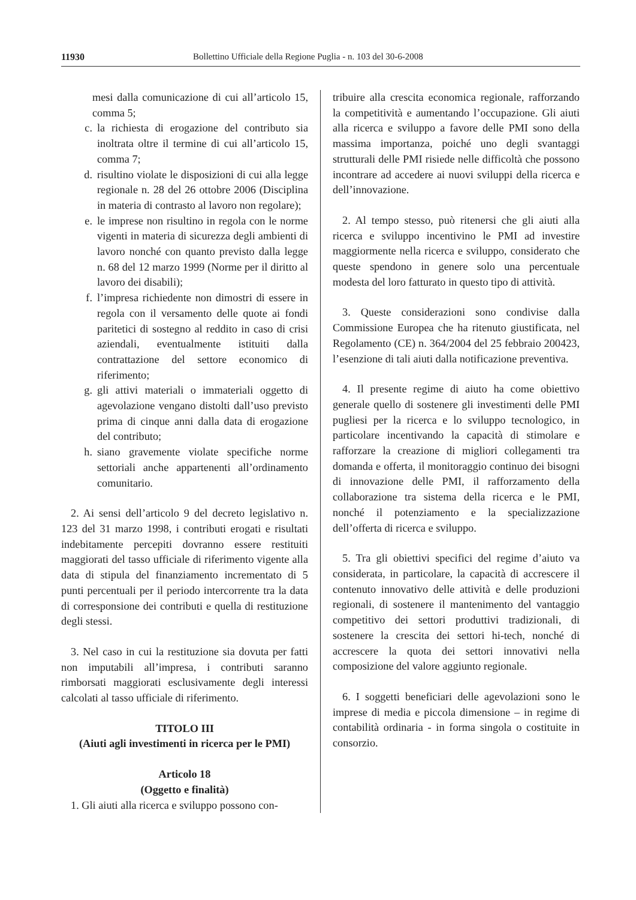11930 Bollettino Ufficiale della Regione Puglia - n. 103 del 30-6-2008
mesi dalla comunicazione di cui all’articolo 15, comma 5;
c. la richiesta di erogazione del contributo sia inoltrata oltre il termine di cui all’articolo 15, comma 7;
d. risultino violate le disposizioni di cui alla legge regionale n. 28 del 26 ottobre 2006 (Disciplina in materia di contrasto al lavoro non regolare);
e. le imprese non risultino in regola con le norme vigenti in materia di sicurezza degli ambienti di lavoro nonché con quanto previsto dalla legge n. 68 del 12 marzo 1999 (Norme per il diritto al lavoro dei disabili);
f. l’impresa richiedente non dimostri di essere in regola con il versamento delle quote ai fondi paritetici di sostegno al reddito in caso di crisi aziendali, eventualmente istituiti dalla contrattazione del settore economico di riferimento;
g. gli attivi materiali o immateriali oggetto di agevolazione vengano distolti dall’uso previsto prima di cinque anni dalla data di erogazione del contributo;
h. siano gravemente violate specifiche norme settoriali anche appartenenti all’ordinamento comunitario.
2. Ai sensi dell’articolo 9 del decreto legislativo n. 123 del 31 marzo 1998, i contributi erogati e risultati indebitamente percepiti dovranno essere restituiti maggiorati del tasso ufficiale di riferimento vigente alla data di stipula del finanziamento incrementato di 5 punti percentuali per il periodo intercorrente tra la data di corresponsione dei contributi e quella di restituzione degli stessi.
3. Nel caso in cui la restituzione sia dovuta per fatti non imputabili all’impresa, i contributi saranno rimborsati maggiorati esclusivamente degli interessi calcolati al tasso ufficiale di riferimento.
TITOLO III
(Aiuti agli investimenti in ricerca per le PMI)
Articolo 18
(Oggetto e finalità)
1. Gli aiuti alla ricerca e sviluppo possono con-
tribuire alla crescita economica regionale, rafforzando la competitività e aumentando l’occupazione. Gli aiuti alla ricerca e sviluppo a favore delle PMI sono della massima importanza, poiché uno degli svantaggi strutturali delle PMI risiede nelle difficoltà che possono incontrare ad accedere ai nuovi sviluppi della ricerca e dell’innovazione.
2. Al tempo stesso, può ritenersi che gli aiuti alla ricerca e sviluppo incentivino le PMI ad investire maggiormente nella ricerca e sviluppo, considerato che queste spendono in genere solo una percentuale modesta del loro fatturato in questo tipo di attività.
3. Queste considerazioni sono condivise dalla Commissione Europea che ha ritenuto giustificata, nel Regolamento (CE) n. 364/2004 del 25 febbraio 200423, l’esenzione di tali aiuti dalla notificazione preventiva.
4. Il presente regime di aiuto ha come obiettivo generale quello di sostenere gli investimenti delle PMI pugliesi per la ricerca e lo sviluppo tecnologico, in particolare incentivando la capacità di stimolare e rafforzare la creazione di migliori collegamenti tra domanda e offerta, il monitoraggio continuo dei bisogni di innovazione delle PMI, il rafforzamento della collaborazione tra sistema della ricerca e le PMI, nonché il potenziamento e la specializzazione dell’offerta di ricerca e sviluppo.
5. Tra gli obiettivi specifici del regime d’aiuto va considerata, in particolare, la capacità di accrescere il contenuto innovativo delle attività e delle produzioni regionali, di sostenere il mantenimento del vantaggio competitivo dei settori produttivi tradizionali, di sostenere la crescita dei settori hi-tech, nonché di accrescere la quota dei settori innovativi nella composizione del valore aggiunto regionale.
6. I soggetti beneficiari delle agevolazioni sono le imprese di media e piccola dimensione – in regime di contabilità ordinaria - in forma singola o costituite in consorzio.